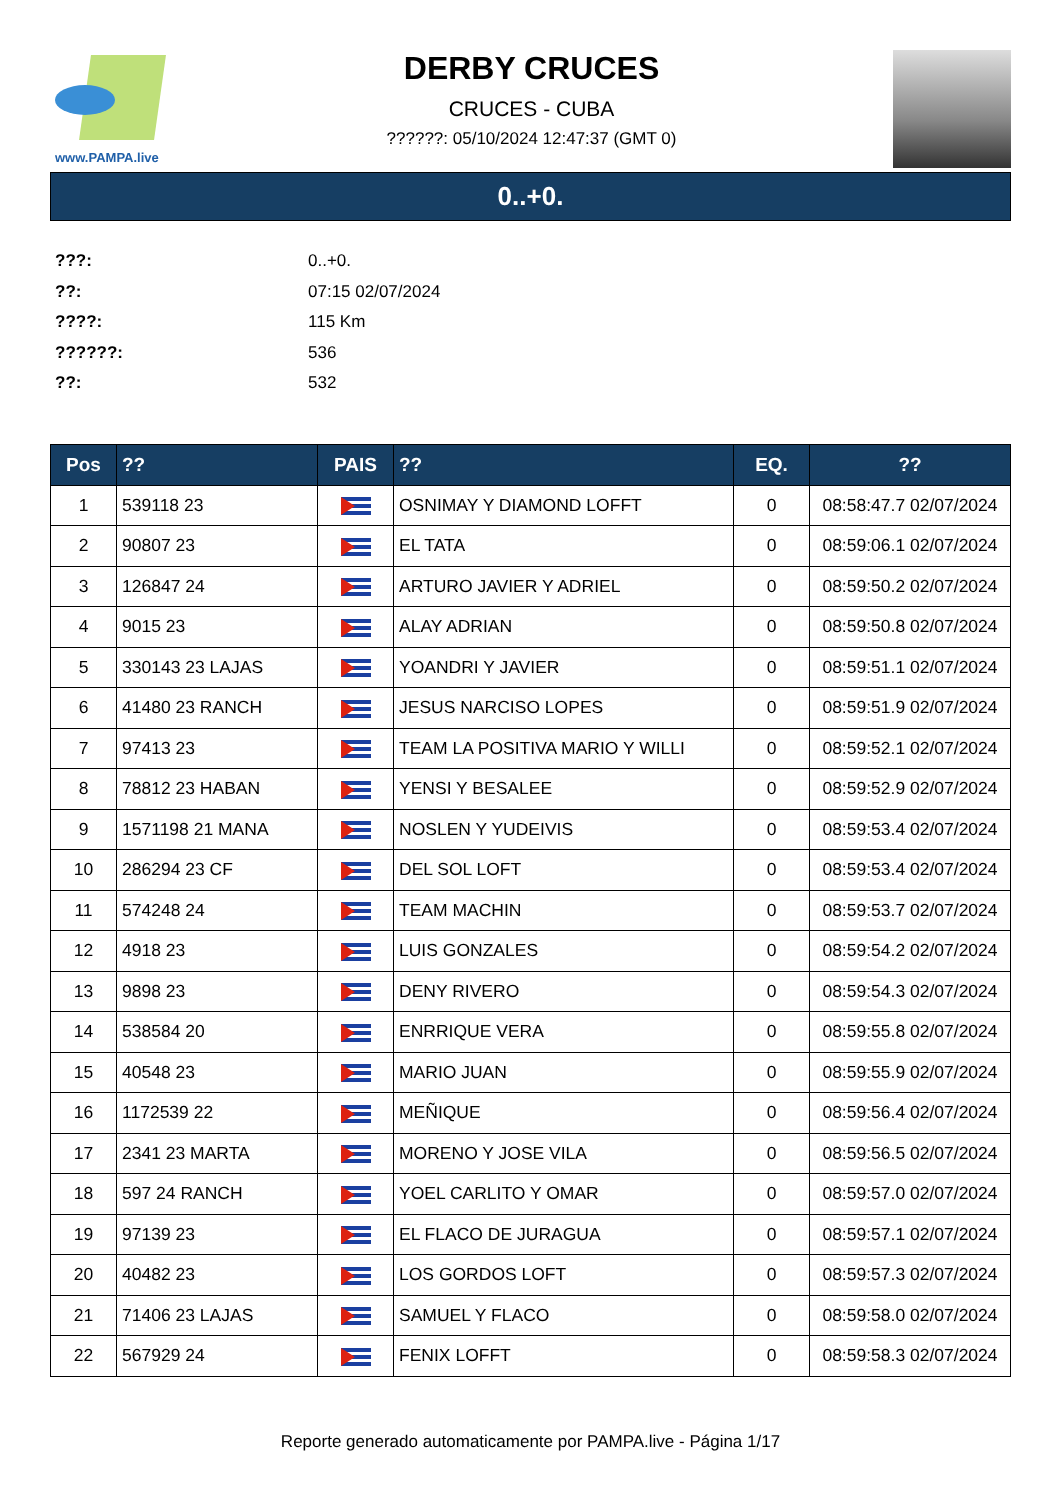www.PAMPA.live
DERBY CRUCES
CRUCES - CUBA
??????: 05/10/2024 12:47:37 (GMT 0)
0..+0.
???: 0..+0.
??: 07:15 02/07/2024
????: 115 Km
??????: 536
??: 532
| Pos | ?? | PAIS | ?? | EQ. | ?? |
| --- | --- | --- | --- | --- | --- |
| 1 | 539118 23 | | OSNIMAY Y DIAMOND LOFFT | 0 | 08:58:47.7 02/07/2024 |
| 2 | 90807 23 | | EL TATA | 0 | 08:59:06.1 02/07/2024 |
| 3 | 126847 24 | | ARTURO JAVIER Y ADRIEL | 0 | 08:59:50.2 02/07/2024 |
| 4 | 9015 23 | | ALAY ADRIAN | 0 | 08:59:50.8 02/07/2024 |
| 5 | 330143 23 LAJAS | | YOANDRI Y JAVIER | 0 | 08:59:51.1 02/07/2024 |
| 6 | 41480 23 RANCH | | JESUS NARCISO LOPES | 0 | 08:59:51.9 02/07/2024 |
| 7 | 97413 23 | | TEAM LA POSITIVA MARIO Y WILLI | 0 | 08:59:52.1 02/07/2024 |
| 8 | 78812 23 HABAN | | YENSI Y BESALEE | 0 | 08:59:52.9 02/07/2024 |
| 9 | 1571198 21 MANA | | NOSLEN Y YUDEIVIS | 0 | 08:59:53.4 02/07/2024 |
| 10 | 286294 23 CF | | DEL SOL LOFT | 0 | 08:59:53.4 02/07/2024 |
| 11 | 574248 24 | | TEAM MACHIN | 0 | 08:59:53.7 02/07/2024 |
| 12 | 4918 23 | | LUIS GONZALES | 0 | 08:59:54.2 02/07/2024 |
| 13 | 9898 23 | | DENY RIVERO | 0 | 08:59:54.3 02/07/2024 |
| 14 | 538584 20 | | ENRRIQUE VERA | 0 | 08:59:55.8 02/07/2024 |
| 15 | 40548 23 | | MARIO JUAN | 0 | 08:59:55.9 02/07/2024 |
| 16 | 1172539 22 | | MEÑIQUE | 0 | 08:59:56.4 02/07/2024 |
| 17 | 2341 23 MARTA | | MORENO Y JOSE VILA | 0 | 08:59:56.5 02/07/2024 |
| 18 | 597 24 RANCH | | YOEL CARLITO Y OMAR | 0 | 08:59:57.0 02/07/2024 |
| 19 | 97139 23 | | EL FLACO DE JURAGUA | 0 | 08:59:57.1 02/07/2024 |
| 20 | 40482 23 | | LOS GORDOS LOFT | 0 | 08:59:57.3 02/07/2024 |
| 21 | 71406 23 LAJAS | | SAMUEL Y FLACO | 0 | 08:59:58.0 02/07/2024 |
| 22 | 567929 24 | | FENIX LOFFT | 0 | 08:59:58.3 02/07/2024 |
Reporte generado automaticamente por PAMPA.live - Página 1/17